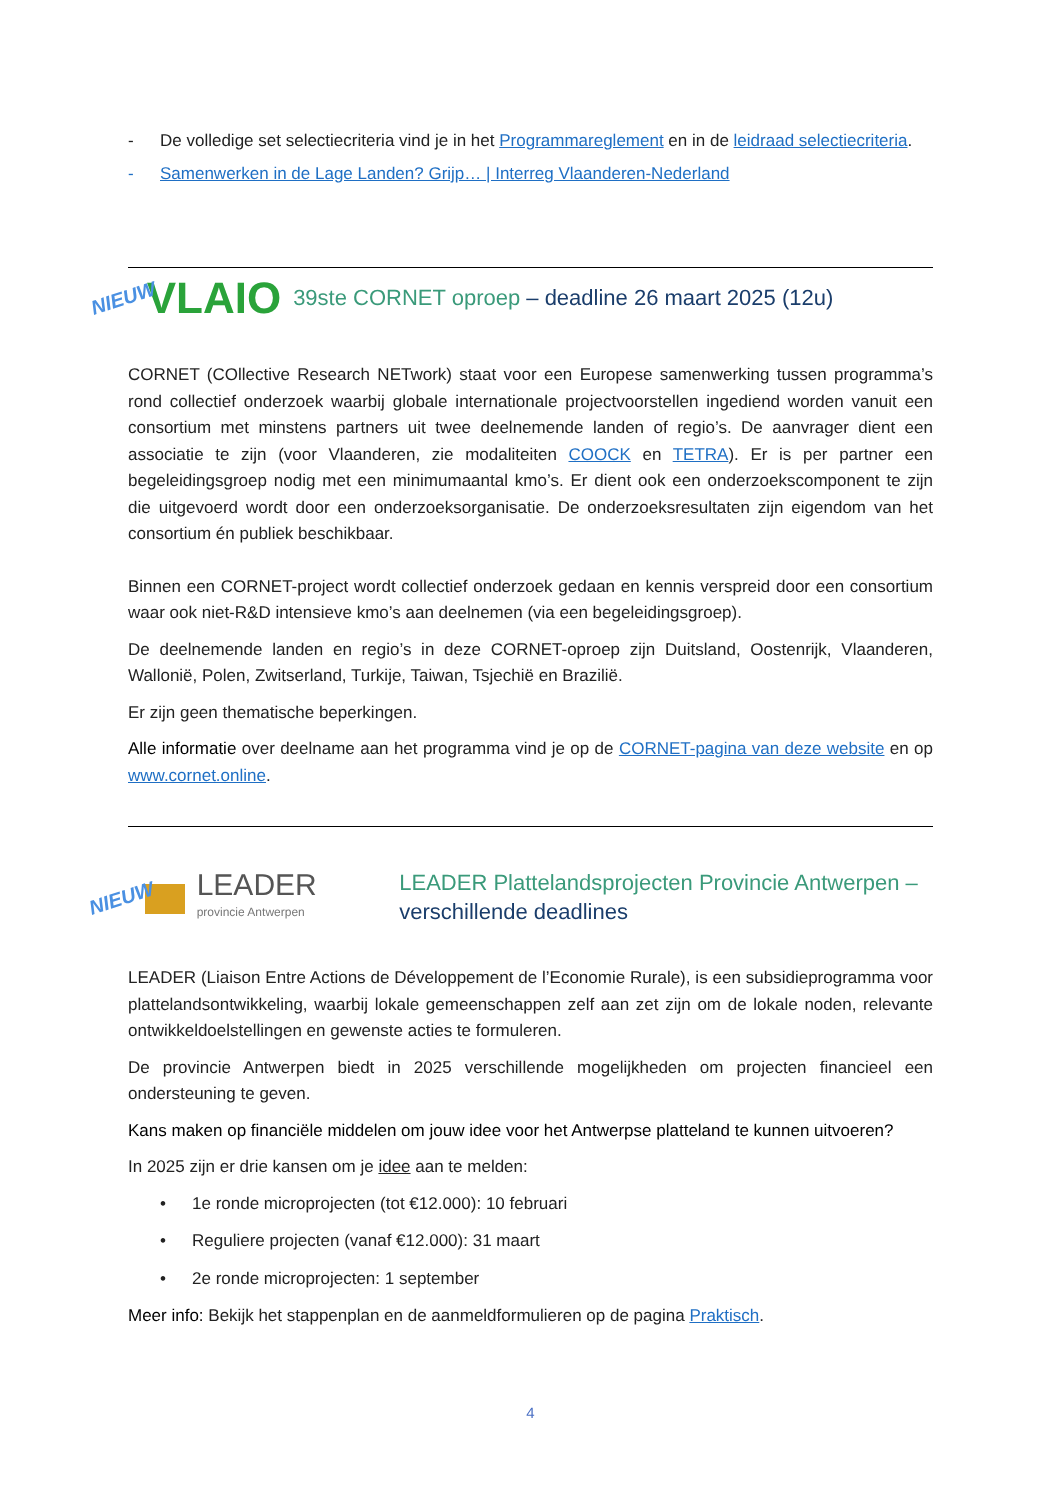- De volledige set selectiecriteria vind je in het Programmareglement en in de leidraad selectiecriteria.
- Samenwerken in de Lage Landen? Grijp… | Interreg Vlaanderen-Nederland
NIEUW VLAIO 39ste CORNET oproep – deadline 26 maart 2025 (12u)
CORNET (COllective Research NETwork) staat voor een Europese samenwerking tussen programma’s rond collectief onderzoek waarbij globale internationale projectvoorstellen ingediend worden vanuit een consortium met minstens partners uit twee deelnemende landen of regio’s. De aanvrager dient een associatie te zijn (voor Vlaanderen, zie modaliteiten COOCK en TETRA). Er is per partner een begeleidingsgroep nodig met een minimumaantal kmo’s. Er dient ook een onderzoekscomponent te zijn die uitgevoerd wordt door een onderzoeksorganisatie. De onderzoeksresultaten zijn eigendom van het consortium én publiek beschikbaar.
Binnen een CORNET-project wordt collectief onderzoek gedaan en kennis verspreid door een consortium waar ook niet-R&D intensieve kmo’s aan deelnemen (via een begeleidingsgroep).
De deelnemende landen en regio’s in deze CORNET-oproep zijn Duitsland, Oostenrijk, Vlaanderen, Wallonië, Polen, Zwitserland, Turkije, Taiwan, Tsjechië en Brazilië.
Er zijn geen thematische beperkingen.
Alle informatie over deelname aan het programma vind je op de CORNET-pagina van deze website en op www.cornet.online.
NIEUW
LEADER
provincie Antwerpen
LEADER Plattelandsprojecten Provincie Antwerpen –
verschillende deadlines
LEADER (Liaison Entre Actions de Développement de l’Economie Rurale), is een subsidieprogramma voor plattelandsontwikkeling, waarbij lokale gemeenschappen zelf aan zet zijn om de lokale noden, relevante ontwikkeldoelstellingen en gewenste acties te formuleren.
De provincie Antwerpen biedt in 2025 verschillende mogelijkheden om projecten financieel een ondersteuning te geven.
Kans maken op financiële middelen om jouw idee voor het Antwerpse platteland te kunnen uitvoeren?
In 2025 zijn er drie kansen om je idee aan te melden:
• 1e ronde microprojecten (tot €12.000): 10 februari
• Reguliere projecten (vanaf €12.000): 31 maart
• 2e ronde microprojecten: 1 september
Meer info: Bekijk het stappenplan en de aanmeldformulieren op de pagina Praktisch.
4